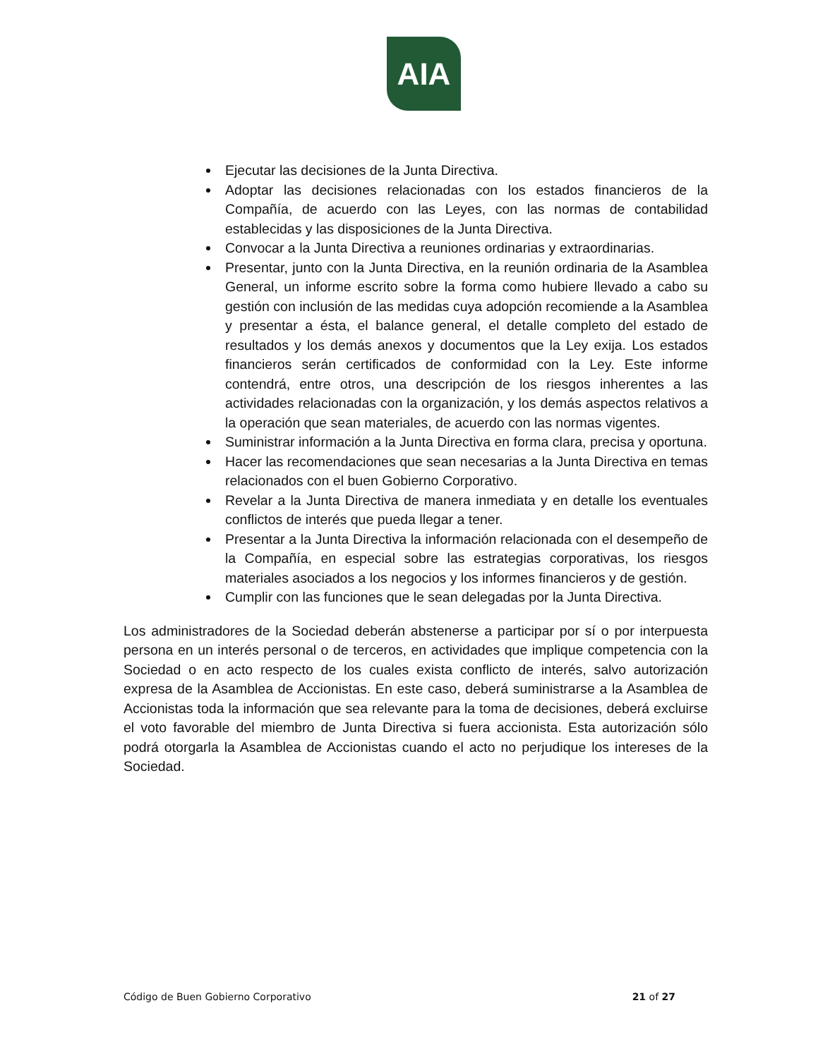AIA
Ejecutar las decisiones de la Junta Directiva.
Adoptar las decisiones relacionadas con los estados financieros de la Compañía, de acuerdo con las Leyes, con las normas de contabilidad establecidas y las disposiciones de la Junta Directiva.
Convocar a la Junta Directiva a reuniones ordinarias y extraordinarias.
Presentar, junto con la Junta Directiva, en la reunión ordinaria de la Asamblea General, un informe escrito sobre la forma como hubiere llevado a cabo su gestión con inclusión de las medidas cuya adopción recomiende a la Asamblea y presentar a ésta, el balance general, el detalle completo del estado de resultados y los demás anexos y documentos que la Ley exija. Los estados financieros serán certificados de conformidad con la Ley. Este informe contendrá, entre otros, una descripción de los riesgos inherentes a las actividades relacionadas con la organización, y los demás aspectos relativos a la operación que sean materiales, de acuerdo con las normas vigentes.
Suministrar información a la Junta Directiva en forma clara, precisa y oportuna.
Hacer las recomendaciones que sean necesarias a la Junta Directiva en temas relacionados con el buen Gobierno Corporativo.
Revelar a la Junta Directiva de manera inmediata y en detalle los eventuales conflictos de interés que pueda llegar a tener.
Presentar a la Junta Directiva la información relacionada con el desempeño de la Compañía, en especial sobre las estrategias corporativas, los riesgos materiales asociados a los negocios y los informes financieros y de gestión.
Cumplir con las funciones que le sean delegadas por la Junta Directiva.
Los administradores de la Sociedad deberán abstenerse a participar por sí o por interpuesta persona en un interés personal o de terceros, en actividades que implique competencia con la Sociedad o en acto respecto de los cuales exista conflicto de interés, salvo autorización expresa de la Asamblea de Accionistas. En este caso, deberá suministrarse a la Asamblea de Accionistas toda la información que sea relevante para la toma de decisiones, deberá excluirse el voto favorable del miembro de Junta Directiva si fuera accionista. Esta autorización sólo podrá otorgarla la Asamblea de Accionistas cuando el acto no perjudique los intereses de la Sociedad.
Código de Buen Gobierno Corporativo 21 of 27